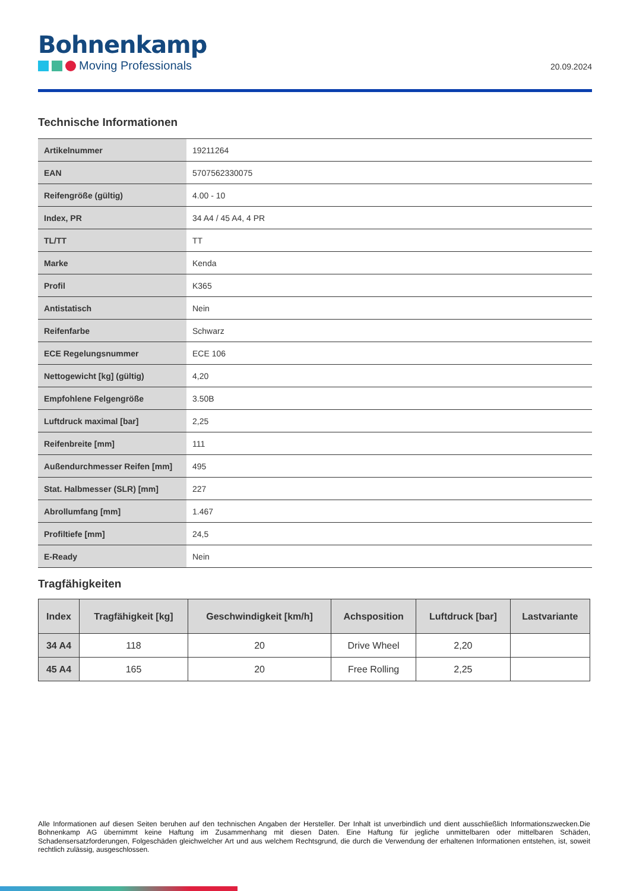Bohnenkamp
Moving Professionals
20.09.2024
Technische Informationen
| Artikelnummer | 19211264 |
| EAN | 5707562330075 |
| Reifengröße (gültig) | 4.00 - 10 |
| Index, PR | 34 A4 / 45 A4, 4 PR |
| TL/TT | TT |
| Marke | Kenda |
| Profil | K365 |
| Antistatisch | Nein |
| Reifenfarbe | Schwarz |
| ECE Regelungsnummer | ECE 106 |
| Nettogewicht [kg] (gültig) | 4,20 |
| Empfohlene Felgengröße | 3.50B |
| Luftdruck maximal [bar] | 2,25 |
| Reifenbreite [mm] | 111 |
| Außendurchmesser Reifen [mm] | 495 |
| Stat. Halbmesser (SLR) [mm] | 227 |
| Abrollumfang [mm] | 1.467 |
| Profiltiefe [mm] | 24,5 |
| E-Ready | Nein |
Tragfähigkeiten
| Index | Tragfähigkeit [kg] | Geschwindigkeit [km/h] | Achsposition | Luftdruck [bar] | Lastvariante |
| --- | --- | --- | --- | --- | --- |
| 34 A4 | 118 | 20 | Drive Wheel | 2,20 | |
| 45 A4 | 165 | 20 | Free Rolling | 2,25 | |
Alle Informationen auf diesen Seiten beruhen auf den technischen Angaben der Hersteller. Der Inhalt ist unverbindlich und dient ausschließlich Informationszwecken.Die Bohnenkamp AG übernimmt keine Haftung im Zusammenhang mit diesen Daten. Eine Haftung für jegliche unmittelbaren oder mittelbaren Schäden, Schadensersatzforderungen, Folgeschäden gleichwelcher Art und aus welchem Rechtsgrund, die durch die Verwendung der erhaltenen Informationen entstehen, ist, soweit rechtlich zulässig, ausgeschlossen.